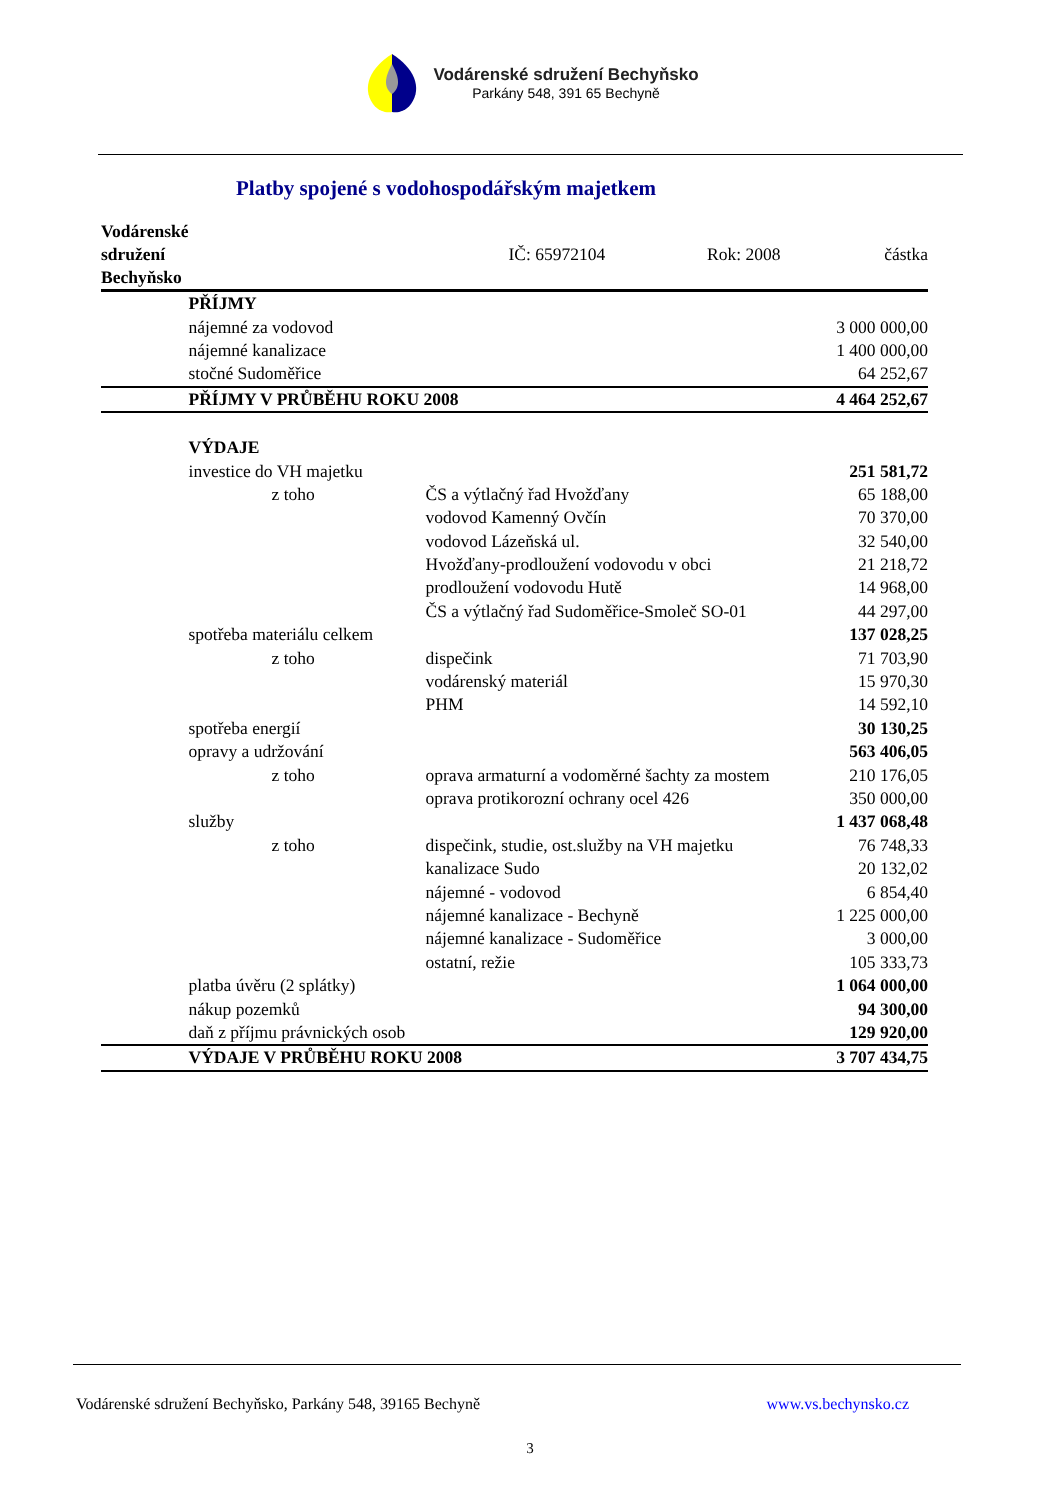Vodárenské sdružení Bechyňsko
Parkány 548, 391 65 Bechyně
Platby spojené s vodohospodářským majetkem
| Vodárenské sdružení Bechyňsko | IČ: 65972104 | | Rok: 2008 | částka |
| --- | --- | --- | --- | --- |
| | PŘÍJMY | | | |
| | nájemné za vodovod | | | 3 000 000,00 |
| | nájemné kanalizace | | | 1 400 000,00 |
| | stočné Sudoměřice | | | 64 252,67 |
| | PŘÍJMY V PRŮBĚHU ROKU 2008 | | | 4 464 252,67 |
| | VÝDAJE | | | |
| | investice do VH majetku | | | 251 581,72 |
| | z toho | ČS a výtlačný řad Hvožďany | | 65 188,00 |
| | | vodovod Kamenný Ovčín | | 70 370,00 |
| | | vodovod Lázeňská ul. | | 32 540,00 |
| | | Hvožďany-prodloužení vodovodu v obci | | 21 218,72 |
| | | prodloužení vodovodu Hutě | | 14 968,00 |
| | | ČS a výtlačný řad Sudoměřice-Smoleč SO-01 | | 44 297,00 |
| | spotřeba materiálu celkem | | | 137 028,25 |
| | z toho | dispečink | | 71 703,90 |
| | | vodárenský materiál | | 15 970,30 |
| | | PHM | | 14 592,10 |
| | spotřeba energií | | | 30 130,25 |
| | opravy a udržování | | | 563 406,05 |
| | z toho | oprava armaturní a vodoměrné šachty za mostem | | 210 176,05 |
| | | oprava protikorozní ochrany ocel 426 | | 350 000,00 |
| | služby | | | 1 437 068,48 |
| | z toho | dispečink, studie, ost.služby na VH majetku | | 76 748,33 |
| | | kanalizace Sudo | | 20 132,02 |
| | | nájemné - vodovod | | 6 854,40 |
| | | nájemné kanalizace - Bechyně | | 1 225 000,00 |
| | | nájemné kanalizace - Sudoměřice | | 3 000,00 |
| | | ostatní, režie | | 105 333,73 |
| | platba úvěru (2 splátky) | | | 1 064 000,00 |
| | nákup pozemků | | | 94 300,00 |
| | daň z příjmu právnických osob | | | 129 920,00 |
| | VÝDAJE V PRŮBĚHU ROKU 2008 | | | 3 707 434,75 |
Vodárenské sdružení Bechyňsko, Parkány 548, 39165 Bechyně www.vs.bechynsko.cz
3